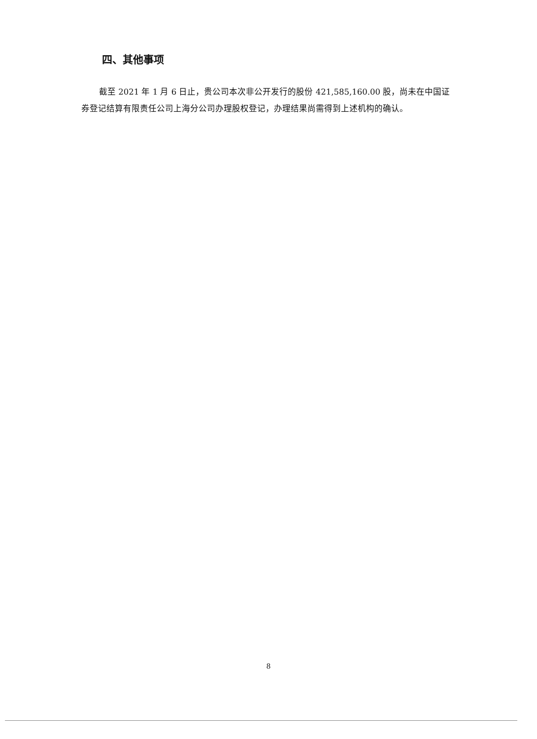四、其他事项
截至 2021 年 1 月 6 日止，贵公司本次非公开发行的股份 421,585,160.00 股，尚未在中国证券登记结算有限责任公司上海分公司办理股权登记，办理结果尚需得到上述机构的确认。
8